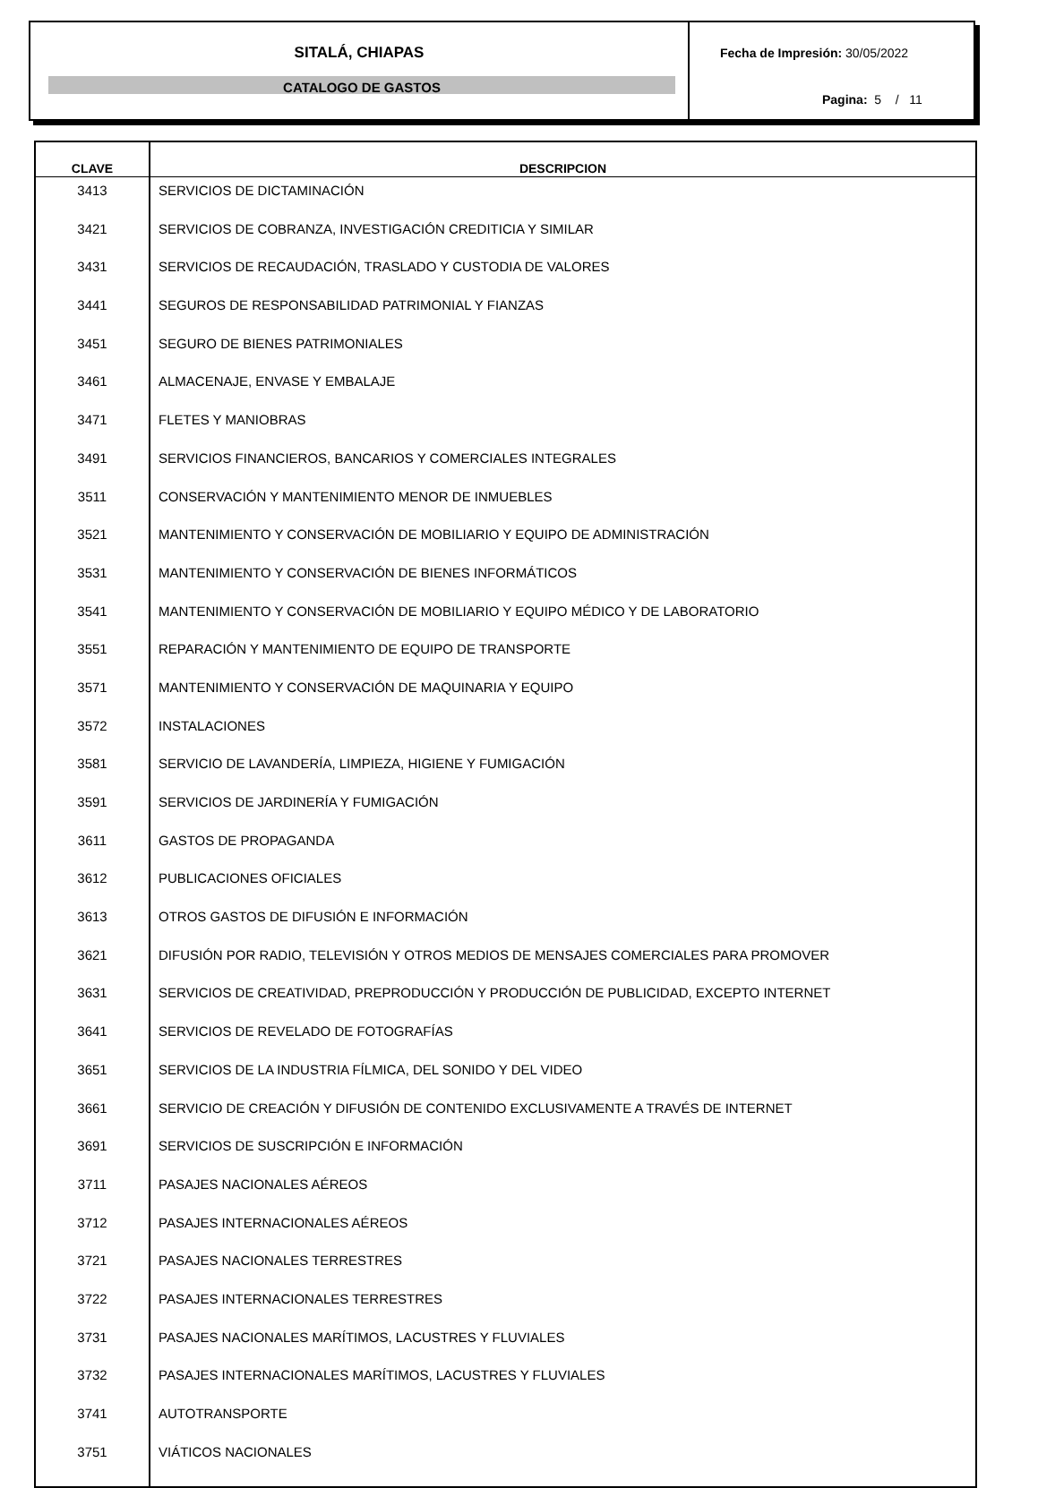SITALÁ, CHIAPAS
CATALOGO DE GASTOS
Fecha de Impresión: 30/05/2022
Pagina: 5 / 11
| CLAVE | DESCRIPCION |
| --- | --- |
| 3413 | SERVICIOS DE DICTAMINACIÓN |
| 3421 | SERVICIOS DE COBRANZA, INVESTIGACIÓN CREDITICIA Y SIMILAR |
| 3431 | SERVICIOS DE RECAUDACIÓN, TRASLADO Y CUSTODIA DE VALORES |
| 3441 | SEGUROS DE RESPONSABILIDAD PATRIMONIAL Y FIANZAS |
| 3451 | SEGURO DE BIENES PATRIMONIALES |
| 3461 | ALMACENAJE, ENVASE Y EMBALAJE |
| 3471 | FLETES Y MANIOBRAS |
| 3491 | SERVICIOS FINANCIEROS, BANCARIOS Y COMERCIALES INTEGRALES |
| 3511 | CONSERVACIÓN Y MANTENIMIENTO MENOR DE INMUEBLES |
| 3521 | MANTENIMIENTO Y CONSERVACIÓN DE MOBILIARIO Y EQUIPO DE ADMINISTRACIÓN |
| 3531 | MANTENIMIENTO Y CONSERVACIÓN DE BIENES INFORMÁTICOS |
| 3541 | MANTENIMIENTO Y CONSERVACIÓN DE MOBILIARIO Y EQUIPO MÉDICO Y DE LABORATORIO |
| 3551 | REPARACIÓN Y MANTENIMIENTO DE EQUIPO DE TRANSPORTE |
| 3571 | MANTENIMIENTO Y CONSERVACIÓN DE MAQUINARIA Y EQUIPO |
| 3572 | INSTALACIONES |
| 3581 | SERVICIO DE LAVANDERÍA, LIMPIEZA, HIGIENE Y FUMIGACIÓN |
| 3591 | SERVICIOS DE JARDINERÍA Y FUMIGACIÓN |
| 3611 | GASTOS DE PROPAGANDA |
| 3612 | PUBLICACIONES OFICIALES |
| 3613 | OTROS GASTOS DE DIFUSIÓN E INFORMACIÓN |
| 3621 | DIFUSIÓN POR RADIO, TELEVISIÓN Y OTROS MEDIOS DE MENSAJES COMERCIALES PARA PROMOVER |
| 3631 | SERVICIOS DE CREATIVIDAD, PREPRODUCCIÓN Y PRODUCCIÓN DE PUBLICIDAD, EXCEPTO INTERNET |
| 3641 | SERVICIOS DE REVELADO DE FOTOGRAFÍAS |
| 3651 | SERVICIOS DE LA INDUSTRIA FÍLMICA, DEL SONIDO Y DEL VIDEO |
| 3661 | SERVICIO DE CREACIÓN Y DIFUSIÓN DE CONTENIDO EXCLUSIVAMENTE A TRAVÉS DE INTERNET |
| 3691 | SERVICIOS DE SUSCRIPCIÓN E INFORMACIÓN |
| 3711 | PASAJES NACIONALES AÉREOS |
| 3712 | PASAJES INTERNACIONALES AÉREOS |
| 3721 | PASAJES NACIONALES TERRESTRES |
| 3722 | PASAJES INTERNACIONALES TERRESTRES |
| 3731 | PASAJES NACIONALES MARÍTIMOS, LACUSTRES Y FLUVIALES |
| 3732 | PASAJES INTERNACIONALES MARÍTIMOS, LACUSTRES Y FLUVIALES |
| 3741 | AUTOTRANSPORTE |
| 3751 | VIÁTICOS NACIONALES |